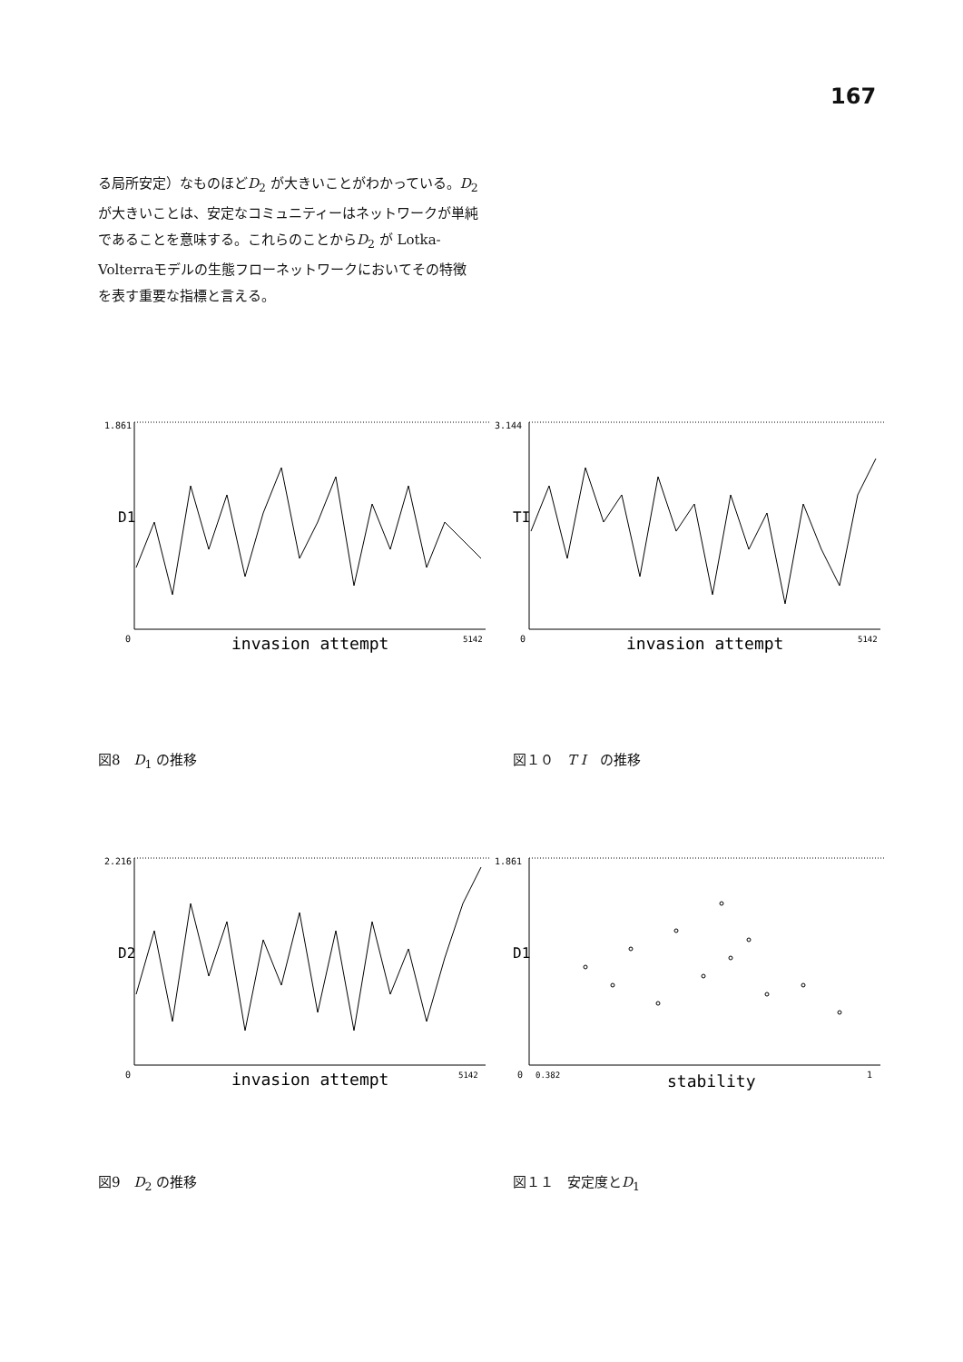167
る局所安定）なものほどD<sub>2</sub> が大きいことがわかっている。D<sub>2</sub> が大きいことは、安定なコミュニティーはネットワークが単純であることを意味する。これらのことからD<sub>2</sub> が Lotka-Volterraモデルの生態フローネットワークにおいてその特徴を表す重要な指標と言える。
1.861
D1
0
invasion attempt
5142
図8　D<sub>1</sub> の推移
3.144
TI
0
invasion attempt
5142
図１０　T I　の推移
2.216
D2
0
invasion attempt
5142
図9　D<sub>2</sub> の推移
1.861
D1
0
0.382
stability
1
図１１　安定度とD<sub>1</sub>